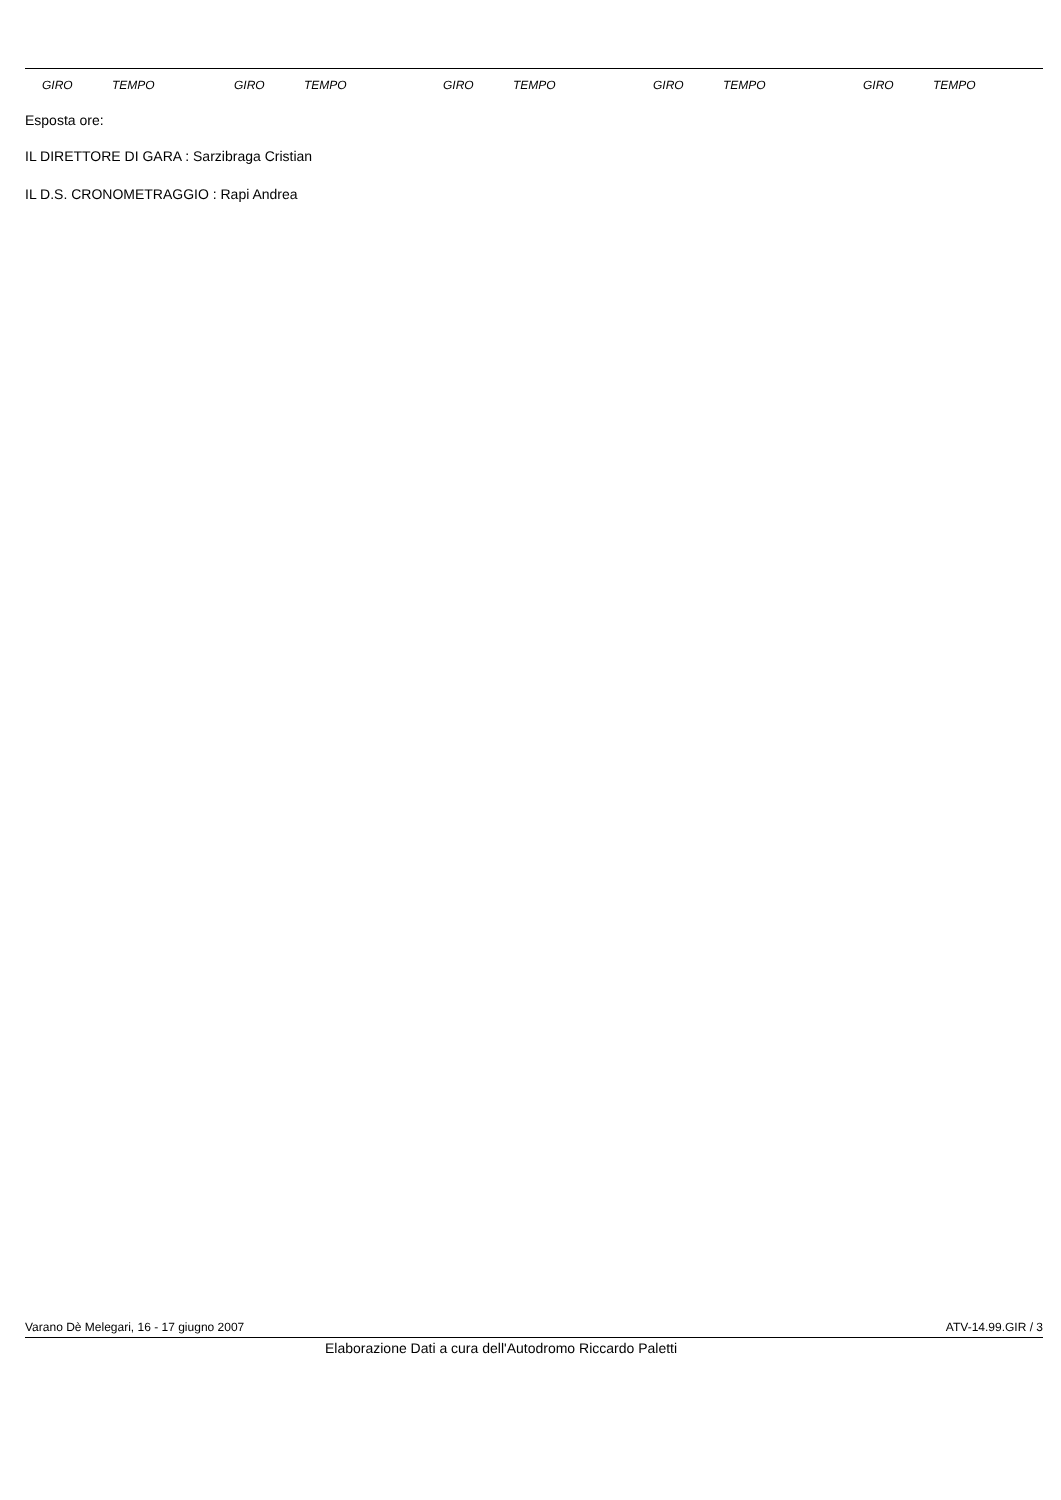| GIRO | TEMPO | GIRO | TEMPO | GIRO | TEMPO | GIRO | TEMPO | GIRO | TEMPO |
| --- | --- | --- | --- | --- | --- | --- | --- | --- | --- |
Esposta ore:
IL DIRETTORE DI GARA : Sarzibraga Cristian
IL D.S. CRONOMETRAGGIO : Rapi Andrea
Varano Dè Melegari, 16 - 17 giugno 2007 ATV-14.99.GIR / 3
Elaborazione Dati a cura dell'Autodromo Riccardo Paletti